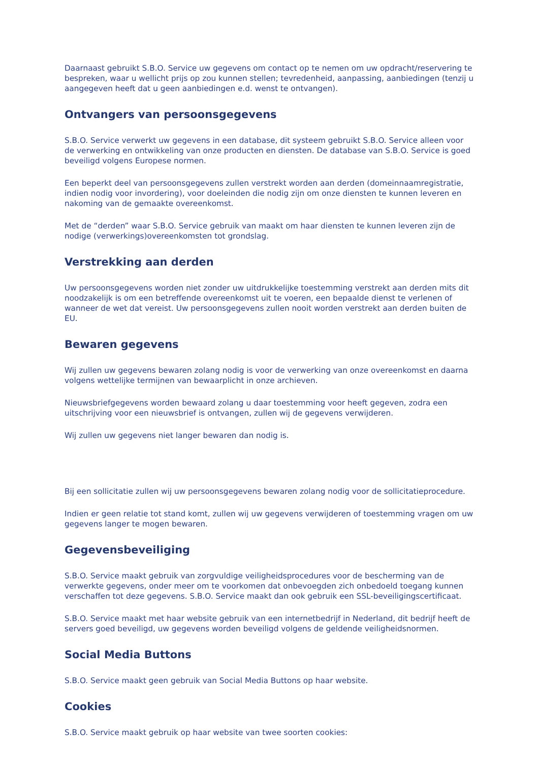Daarnaast gebruikt S.B.O. Service uw gegevens om contact op te nemen om uw opdracht/reservering te bespreken, waar u wellicht prijs op zou kunnen stellen; tevredenheid, aanpassing, aanbiedingen (tenzij u aangegeven heeft dat u geen aanbiedingen e.d. wenst te ontvangen).
Ontvangers van persoonsgegevens
S.B.O. Service verwerkt uw gegevens in een database, dit systeem gebruikt S.B.O. Service alleen voor de verwerking en ontwikkeling van onze producten en diensten. De database van S.B.O. Service is goed beveiligd volgens Europese normen.
Een beperkt deel van persoonsgegevens zullen verstrekt worden aan derden (domeinnaamregistratie, indien nodig voor invordering), voor doeleinden die nodig zijn om onze diensten te kunnen leveren en nakoming van de gemaakte overeenkomst.
Met de “derden” waar S.B.O. Service gebruik van maakt om haar diensten te kunnen leveren zijn de nodige (verwerkings)overeenkomsten tot grondslag.
Verstrekking aan derden
Uw persoonsgegevens worden niet zonder uw uitdrukkelijke toestemming verstrekt aan derden mits dit noodzakelijk is om een betreffende overeenkomst uit te voeren, een bepaalde dienst te verlenen of wanneer de wet dat vereist. Uw persoonsgegevens zullen nooit worden verstrekt aan derden buiten de EU.
Bewaren gegevens
Wij zullen uw gegevens bewaren zolang nodig is voor de verwerking van onze overeenkomst en daarna volgens wettelijke termijnen van bewaarplicht in onze archieven.
Nieuwsbriefgegevens worden bewaard zolang u daar toestemming voor heeft gegeven, zodra een uitschrijving voor een nieuwsbrief is ontvangen, zullen wij de gegevens verwijderen.
Wij zullen uw gegevens niet langer bewaren dan nodig is.
Bij een sollicitatie zullen wij uw persoonsgegevens bewaren zolang nodig voor de sollicitatieprocedure.
Indien er geen relatie tot stand komt, zullen wij uw gegevens verwijderen of toestemming vragen om uw gegevens langer te mogen bewaren.
Gegevensbeveiliging
S.B.O. Service maakt gebruik van zorgvuldige veiligheidsprocedures voor de bescherming van de verwerkte gegevens, onder meer om te voorkomen dat onbevoegden zich onbedoeld toegang kunnen verschaffen tot deze gegevens. S.B.O. Service maakt dan ook gebruik een SSL-beveiligingscertificaat.
S.B.O. Service maakt met haar website gebruik van een internetbedrijf in Nederland, dit bedrijf heeft de servers goed beveiligd, uw gegevens worden beveiligd volgens de geldende veiligheidsnormen.
Social Media Buttons
S.B.O. Service maakt geen gebruik van Social Media Buttons op haar website.
Cookies
S.B.O. Service maakt gebruik op haar website van twee soorten cookies: